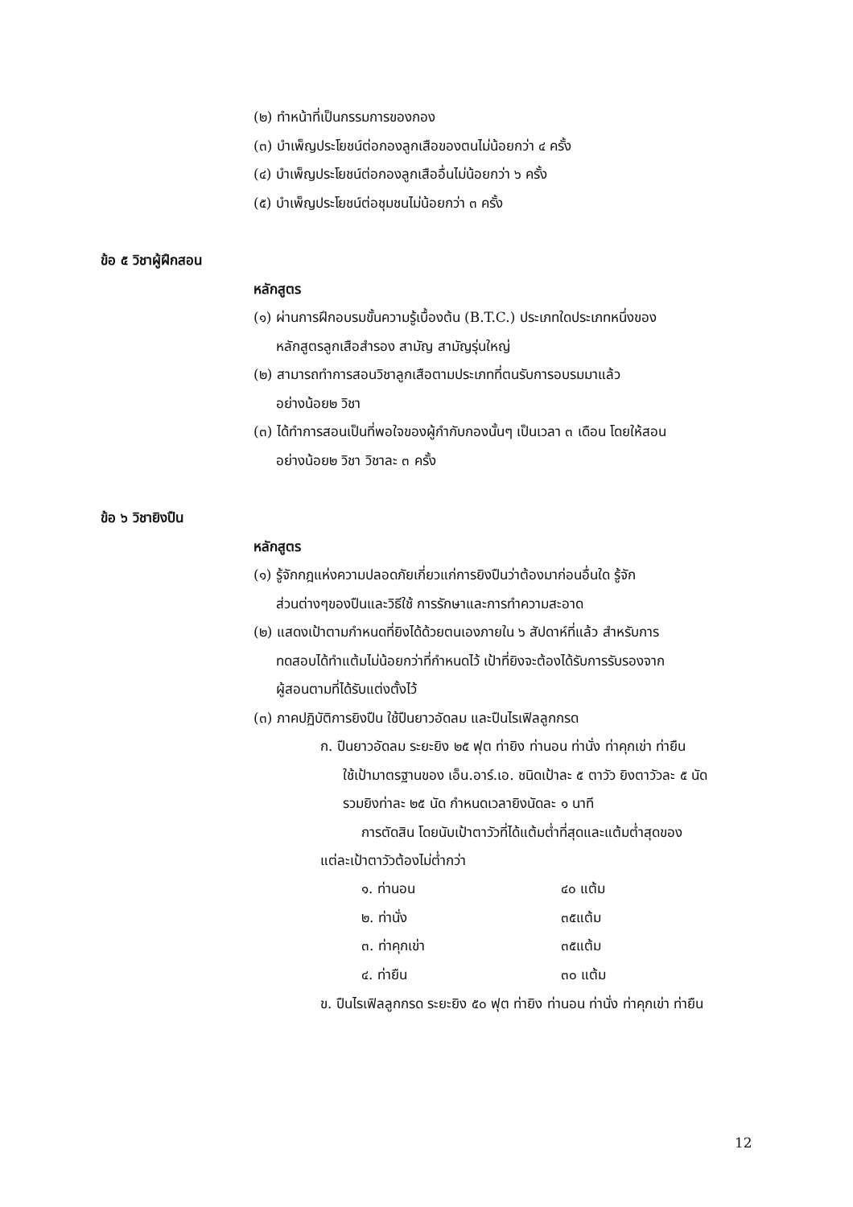(๒) ทำหน้าที่เป็นกรรมการของกอง
(๓) บำเพ็ญประโยชน์ต่อกองลูกเสือของตนไม่น้อยกว่า ๔ ครั้ง
(๔) บำเพ็ญประโยชน์ต่อกองลูกเสืออื่นไม่น้อยกว่า ๖ ครั้ง
(๕) บำเพ็ญประโยชน์ต่อชุมชนไม่น้อยกว่า ๓ ครั้ง
ข้อ ๕ วิชาผู้ฝึกสอน
หลักสูตร
(๑) ผ่านการฝึกอบรมขั้นความรู้เบื้องต้น (B.T.C.) ประเภทใดประเภทหนึ่งของ
หลักสูตรลูกเสือสำรอง สามัญ สามัญรุ่นใหญ่
(๒) สามารถทำการสอนวิชาลูกเสือตามประเภทที่ตนรับการอบรมมาแล้ว
อย่างน้อย๒ วิชา
(๓) ได้ทำการสอนเป็นที่พอใจของผู้กำกับกองนั้นๆ เป็นเวลา ๓ เดือน โดยให้สอน
อย่างน้อย๒ วิชา วิชาละ ๓ ครั้ง
ข้อ ๖ วิชายิงปืน
หลักสูตร
(๑) รู้จักกฎแห่งความปลอดภัยเกี่ยวแก่การยิงปืนว่าต้องมาก่อนอื่นใด รู้จัก
ส่วนต่างๆของปืนและวิธีใช้ การรักษาและการทำความสะอาด
(๒) แสดงเป้าตามกำหนดที่ยิงได้ด้วยตนเองภายใน ๖ สัปดาห์ที่แล้ว สำหรับการ
ทดสอบได้ทำแต้มไม่น้อยกว่าที่กำหนดไว้ เป้าที่ยิงจะต้องได้รับการรับรองจาก
ผู้สอนตามที่ได้รับแต่งตั้งไว้
(๓) ภาคปฏิบัติการยิงปืน ใช้ปืนยาวอัดลม และปืนไรเฟิลลูกกรด
ก. ปืนยาวอัดลม ระยะยิง ๒๕ ฟุต ท่ายิง ท่านอน ท่านั่ง ท่าคุกเข่า ท่ายืน
ใช้เป้ามาตรฐานของ เอ็น.อาร์.เอ. ชนิดเป้าละ ๕ ตาวัว ยิงตาวัวละ ๕ นัด
รวมยิงท่าละ ๒๕ นัด กำหนดเวลายิงนัดละ ๑ นาที
การตัดสิน โดยนับเป้าตาวัวที่ได้แต้มต่ำที่สุดและแต้มต่ำสุดของ
แต่ละเป้าตาวัวต้องไม่ต่ำกว่า
| ๑. ท่านอน | ๔๐ แต้ม |
| ๒. ท่านั่ง | ๓๕แต้ม |
| ๓. ท่าคุกเข่า | ๓๕แต้ม |
| ๔. ท่ายืน | ๓๐ แต้ม |
ข. ปืนไรเฟิลลูกกรด ระยะยิง ๕๐ ฟุต ท่ายิง ท่านอน ท่านั่ง ท่าคุกเข่า ท่ายืน
12